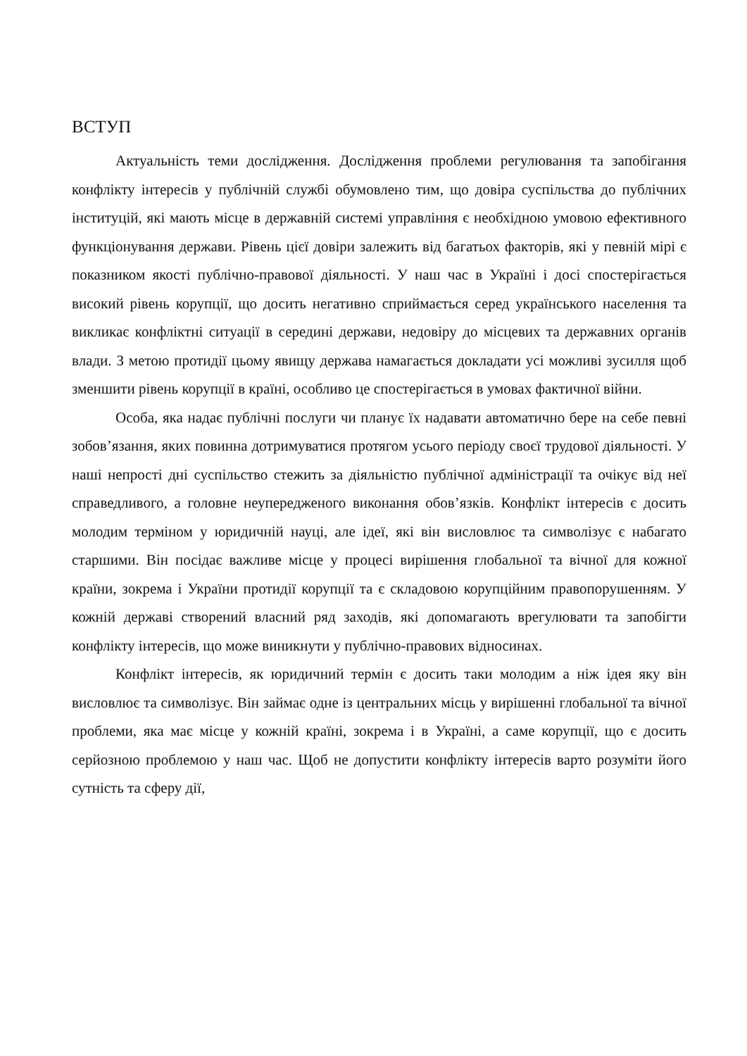ВСТУП
Актуальність теми дослідження. Дослідження проблеми регулювання та запобігання конфлікту інтересів у публічній службі обумовлено тим, що довіра суспільства до публічних інституцій, які мають місце в державній системі управління є необхідною умовою ефективного функціонування держави. Рівень цієї довіри залежить від багатьох факторів, які у певній мірі є показником якості публічно-правової діяльності. У наш час в Україні і досі спостерігається високий рівень корупції, що досить негативно сприймається серед українського населення та викликає конфліктні ситуації в середині держави, недовіру до місцевих та державних органів влади. З метою протидії цьому явищу держава намагається докладати усі можливі зусилля щоб зменшити рівень корупції в країні, особливо це спостерігається в умовах фактичної війни.
Особа, яка надає публічні послуги чи планує їх надавати автоматично бере на себе певні зобов’язання, яких повинна дотримуватися протягом усього періоду своєї трудової діяльності. У наші непрості дні суспільство стежить за діяльністю публічної адміністрації та очікує від неї справедливого, а головне неупередженого виконання обов’язків. Конфлікт інтересів є досить молодим терміном у юридичній науці, але ідеї, які він висловлює та символізує є набагато старшими. Він посідає важливе місце у процесі вирішення глобальної та вічної для кожної країни, зокрема і України протидії корупції та є складовою корупційним правопорушенням. У кожній державі створений власний ряд заходів, які допомагають врегулювати та запобігти конфлікту інтересів, що може виникнути у публічно-правових відносинах.
Конфлікт інтересів, як юридичний термін є досить таки молодим а ніж ідея яку він висловлює та символізує. Він займає одне із центральних місць у вирішенні глобальної та вічної проблеми, яка має місце у кожній країні, зокрема і в Україні, а саме корупції, що є досить серйозною проблемою у наш час. Щоб не допустити конфлікту інтересів варто розуміти його сутність та сферу дії,